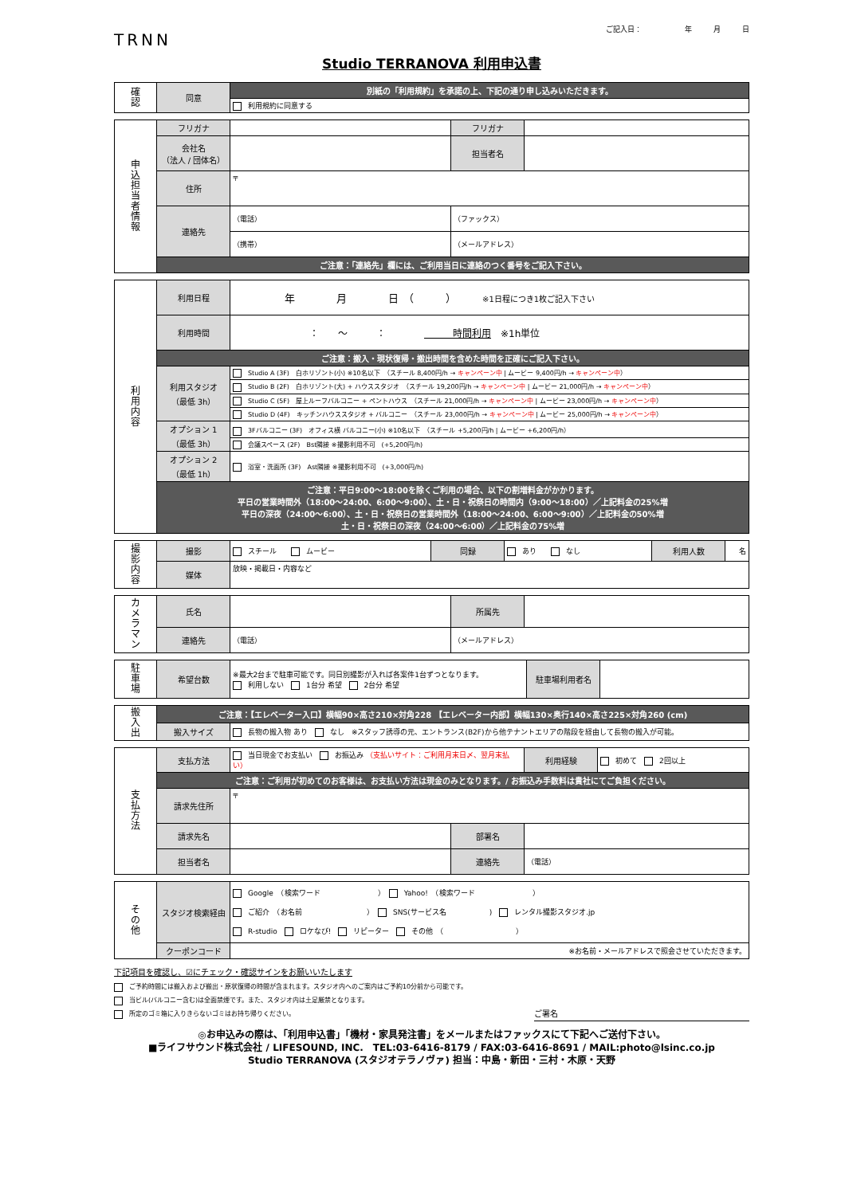TRNN
ご記入日：　　　　　　年　　　月　　　日
Studio TERRANOVA 利用申込書
| 確 認 | 同意 | 別紙の「利用規約」を承諾の上、下記の通り申し込みいただきます。 |
| | | 利用規約に同意する |
| 申 込 担 当 者 情 報 | フリガナ | | フリガナ | |
| | 会社名 （法人 / 団体名） | | 担当者名 | |
| | 住所 | 〒 | | |
| | 連絡先 | （電話） | （ファックス） | |
| | | （携帯） | （メールアドレス） | |
| | ご注意：「連絡先」欄には、ご利用当日に連絡のつく番号をご記入下さい。 | | | |
| 利 用 内 容 | 利用日程 | 年 月 日 （ ） ※1日程につき1枚ご記入下さい |
| | 利用時間 | ： 〜 ： 時間利用 ※1h単位 |
| | ご注意：搬入・現状復帰・搬出時間を含めた時間を正確にご記入下さい。 | |
| | 利用スタジオ （最低 3h） | Studio A (3F) 白ホリゾント(小) ※10名以下 （スチール 8,400円/h → キャンペーン中 / ムービー 9,400円/h → キャンペーン中 ） |
| | | Studio B (2F) 白ホリゾント(大) + ハウススタジオ （スチール 19,200円/h → キャンペーン中 / ムービー 21,000円/h → キャンペーン中 ） |
| | | Studio C (5F) 屋上ルーフバルコニー + ペントハウス （スチール 21,000円/h → キャンペーン中 / ムービー 23,000円/h → キャンペーン中 ） |
| | | Studio D (4F) キッチンハウススタジオ + バルコニー （スチール 23,000円/h → キャンペーン中 / ムービー 25,000円/h → キャンペーン中 ） |
| | オプション 1 （最低 3h） | 3Fバルコニー (3F) オフィス横 バルコニー(小) ※10名以下 （スチール +5,200円/h / ムービー +6,200円/h） |
| | | 会議スペース (2F) Bst隣接 ※撮影利用不可 (+5,200円/h) |
| | オプション 2 （最低 1h） | 浴室・洗面所 (3F) Ast隣接 ※撮影利用不可 (+3,000円/h) |
| | ご注意：平日9:00〜18:00を除くご利用の場合、以下の割増料金がかかります。 平日の営業時間外（18:00〜24:00、6:00〜9:00）、土・日・祝祭日の時間内（9:00〜18:00）／上記料金の25%増 平日の深夜（24:00〜6:00）、土・日・祝祭日の営業時間外（18:00〜24:00、6:00〜9:00）／上記料金の50%増 土・日・祝祭日の深夜（24:00〜6:00）／上記料金の75%増 | |
| 撮 影 内 容 | 撮影 | スチール ムービー | 同録 | あり なし | 利用人数 | 名 |
| | 媒体 | 放映・掲載日・内容など | | | | |
| カ メ ラ マ ン | 氏名 | | 所属先 | |
| | 連絡先 | （電話） | （メールアドレス） | |
| 駐 車 場 | 希望台数 | ※最大2台まで駐車可能です。同日別撮影が入れば各案件1台ずつとなります。 利用しない 1台分 希望 2台分 希望 | 駐車場利用者名 | |
| 搬 入 出 | ご注意：【エレベーター入口】横幅90×高さ210×対角228 【エレベーター内部】横幅130×奥行140×高さ225×対角260 (cm) | |
| | 搬入サイズ | 長物の搬入物 あり なし ※スタッフ誘導の元、エントランス(B2F)から他テナントエリアの階段を経由して長物の搬入が可能。 |
| 支 払 方 法 | 支払方法 | 当日現金でお支払い お振込み （支払いサイト：ご利用月末日〆、翌月末払い） | | 利用経験 | 初めて 2回以上 |
| | ご注意：ご利用が初めてのお客様は、お支払い方法は現金のみとなります。/ お振込み手数料は貴社にてご負担ください。 | | | | |
| | 請求先住所 | 〒 | | | |
| | 請求先名 | | 部署名 | | |
| | 担当者名 | | 連絡先 | （電話） | |
| そ の 他 | スタジオ検索経由 | Google （検索ワード ） Yahoo! （検索ワード ） ご紹介 （お名前 ） SNS(サービス名 ) レンタル撮影スタジオ.jp R-studio ロケなび! リピーター その他 （ ） |
| | クーポンコード | ※お名前・メールアドレスで照会させていただきます。 |
下記項目を確認し、☑にチェック・確認サインをお願いいたします
ご予約時間には搬入および搬出・原状復帰の時間が含まれます。スタジオ内へのご案内はご予約10分前から可能です。
当ビル(バルコニー含む)は全面禁煙です。また、スタジオ内は土足厳禁となります。
所定のゴミ箱に入りきらないゴミはお持ち帰りください。 ご署名
◎お申込みの際は、「利用申込書」「機材・家具発注書」をメールまたはファックスにて下記へご送付下さい。
■ライフサウンド株式会社 / LIFESOUND, INC.　TEL:03-6416-8179 / FAX:03-6416-8691 / MAIL:photo@lsinc.co.jp
Studio TERRANOVA (スタジオテラノヴァ) 担当：中島・新田・三村・木原・天野